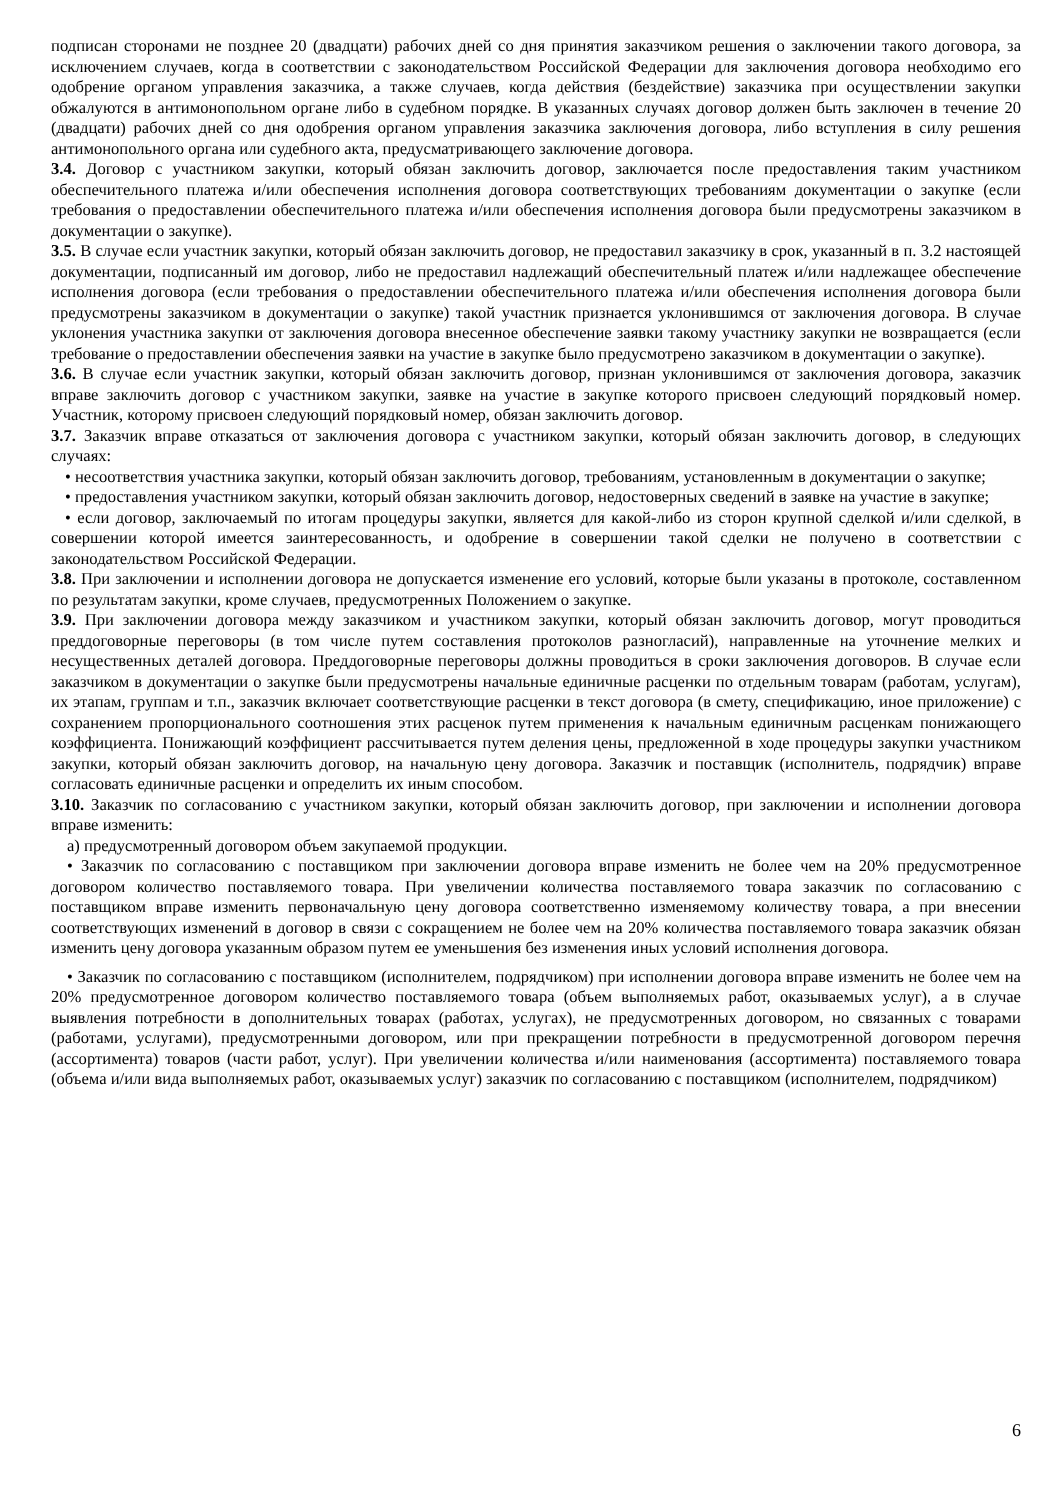подписан сторонами не позднее 20 (двадцати) рабочих дней со дня принятия заказчиком решения о заключении такого договора, за исключением случаев, когда в соответствии с законодательством Российской Федерации для заключения договора необходимо его одобрение органом управления заказчика, а также случаев, когда действия (бездействие) заказчика при осуществлении закупки обжалуются в антимонопольном органе либо в судебном порядке. В указанных случаях договор должен быть заключен в течение 20 (двадцати) рабочих дней со дня одобрения органом управления заказчика заключения договора, либо вступления в силу решения антимонопольного органа или судебного акта, предусматривающего заключение договора.
3.4. Договор с участником закупки, который обязан заключить договор, заключается после предоставления таким участником обеспечительного платежа и/или обеспечения исполнения договора соответствующих требованиям документации о закупке (если требования о предоставлении обеспечительного платежа и/или обеспечения исполнения договора были предусмотрены заказчиком в документации о закупке).
3.5. В случае если участник закупки, который обязан заключить договор, не предоставил заказчику в срок, указанный в п. 3.2 настоящей документации, подписанный им договор, либо не предоставил надлежащий обеспечительный платеж и/или надлежащее обеспечение исполнения договора (если требования о предоставлении обеспечительного платежа и/или обеспечения исполнения договора были предусмотрены заказчиком в документации о закупке) такой участник признается уклонившимся от заключения договора. В случае уклонения участника закупки от заключения договора внесенное обеспечение заявки такому участнику закупки не возвращается (если требование о предоставлении обеспечения заявки на участие в закупке было предусмотрено заказчиком в документации о закупке).
3.6. В случае если участник закупки, который обязан заключить договор, признан уклонившимся от заключения договора, заказчик вправе заключить договор с участником закупки, заявке на участие в закупке которого присвоен следующий порядковый номер. Участник, которому присвоен следующий порядковый номер, обязан заключить договор.
3.7. Заказчик вправе отказаться от заключения договора с участником закупки, который обязан заключить договор, в следующих случаях:
• несоответствия участника закупки, который обязан заключить договор, требованиям, установленным в документации о закупке;
• предоставления участником закупки, который обязан заключить договор, недостоверных сведений в заявке на участие в закупке;
• если договор, заключаемый по итогам процедуры закупки, является для какой-либо из сторон крупной сделкой и/или сделкой, в совершении которой имеется заинтересованность, и одобрение в совершении такой сделки не получено в соответствии с законодательством Российской Федерации.
3.8. При заключении и исполнении договора не допускается изменение его условий, которые были указаны в протоколе, составленном по результатам закупки, кроме случаев, предусмотренных Положением о закупке.
3.9. При заключении договора между заказчиком и участником закупки, который обязан заключить договор, могут проводиться преддоговорные переговоры (в том числе путем составления протоколов разногласий), направленные на уточнение мелких и несущественных деталей договора. Преддоговорные переговоры должны проводиться в сроки заключения договоров. В случае если заказчиком в документации о закупке были предусмотрены начальные единичные расценки по отдельным товарам (работам, услугам), их этапам, группам и т.п., заказчик включает соответствующие расценки в текст договора (в смету, спецификацию, иное приложение) с сохранением пропорционального соотношения этих расценок путем применения к начальным единичным расценкам понижающего коэффициента. Понижающий коэффициент рассчитывается путем деления цены, предложенной в ходе процедуры закупки участником закупки, который обязан заключить договор, на начальную цену договора. Заказчик и поставщик (исполнитель, подрядчик) вправе согласовать единичные расценки и определить их иным способом.
3.10. Заказчик по согласованию с участником закупки, который обязан заключить договор, при заключении и исполнении договора вправе изменить:
а) предусмотренный договором объем закупаемой продукции.
• Заказчик по согласованию с поставщиком при заключении договора вправе изменить не более чем на 20% предусмотренное договором количество поставляемого товара. При увеличении количества поставляемого товара заказчик по согласованию с поставщиком вправе изменить первоначальную цену договора соответственно изменяемому количеству товара, а при внесении соответствующих изменений в договор в связи с сокращением не более чем на 20% количества поставляемого товара заказчик обязан изменить цену договора указанным образом путем ее уменьшения без изменения иных условий исполнения договора.
• Заказчик по согласованию с поставщиком (исполнителем, подрядчиком) при исполнении договора вправе изменить не более чем на 20% предусмотренное договором количество поставляемого товара (объем выполняемых работ, оказываемых услуг), а в случае выявления потребности в дополнительных товарах (работах, услугах), не предусмотренных договором, но связанных с товарами (работами, услугами), предусмотренными договором, или при прекращении потребности в предусмотренной договором перечня (ассортимента) товаров (части работ, услуг). При увеличении количества и/или наименования (ассортимента) поставляемого товара (объема и/или вида выполняемых работ, оказываемых услуг) заказчик по согласованию с поставщиком (исполнителем, подрядчиком)
6